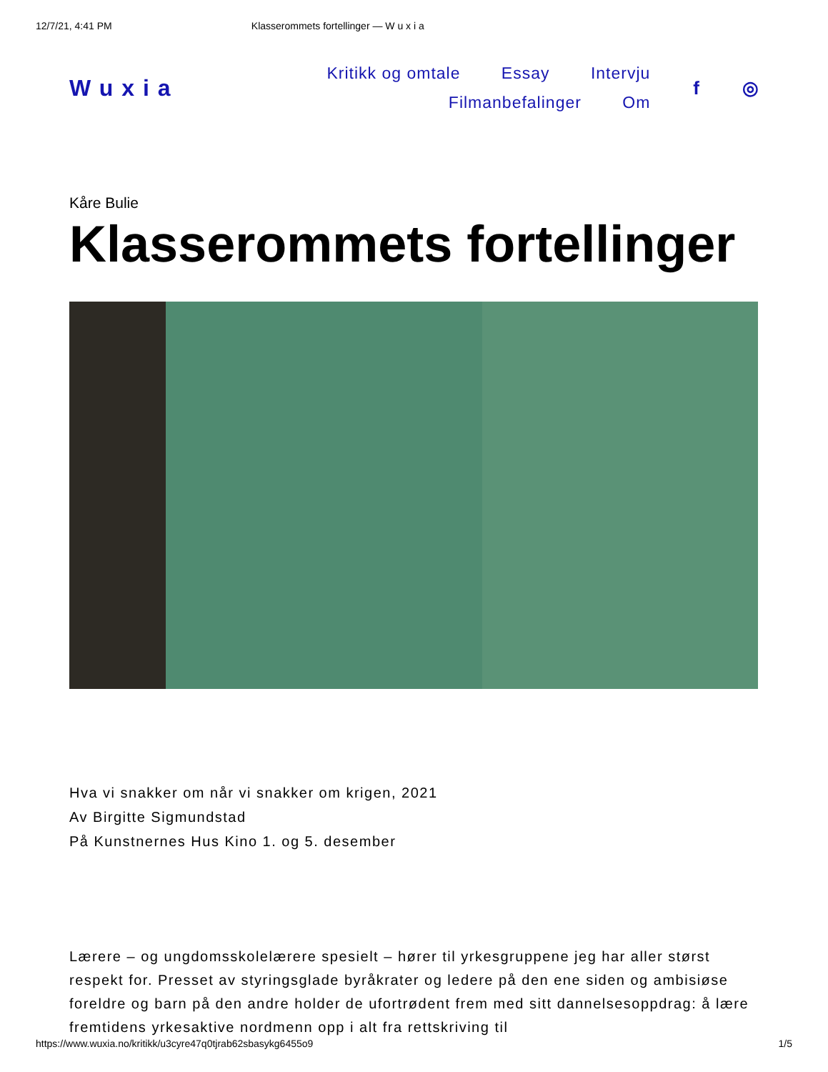12/7/21, 4:41 PM Klasserommets fortellinger — W u x i a
Wuxia
Kritikk og omtale Essay Intervju
Filmanbefalinger Om
f ◎
Kåre Bulie
Klasserommets fortellinger
Hva vi snakker om når vi snakker om krigen, 2021
Av Birgitte Sigmundstad
På Kunstnernes Hus Kino 1. og 5. desember
Lærere – og ungdomsskolelærere spesielt – hører til yrkesgruppene jeg har aller størst respekt for. Presset av styringsglade byråkrater og ledere på den ene siden og ambisiøse foreldre og barn på den andre holder de ufortrødent frem med sitt dannelsesoppdrag: å lære fremtidens yrkesaktive nordmenn opp i alt fra rettskriving til
https://www.wuxia.no/kritikk/u3cyre47q0tjrab62sbasykg6455o9 1/5